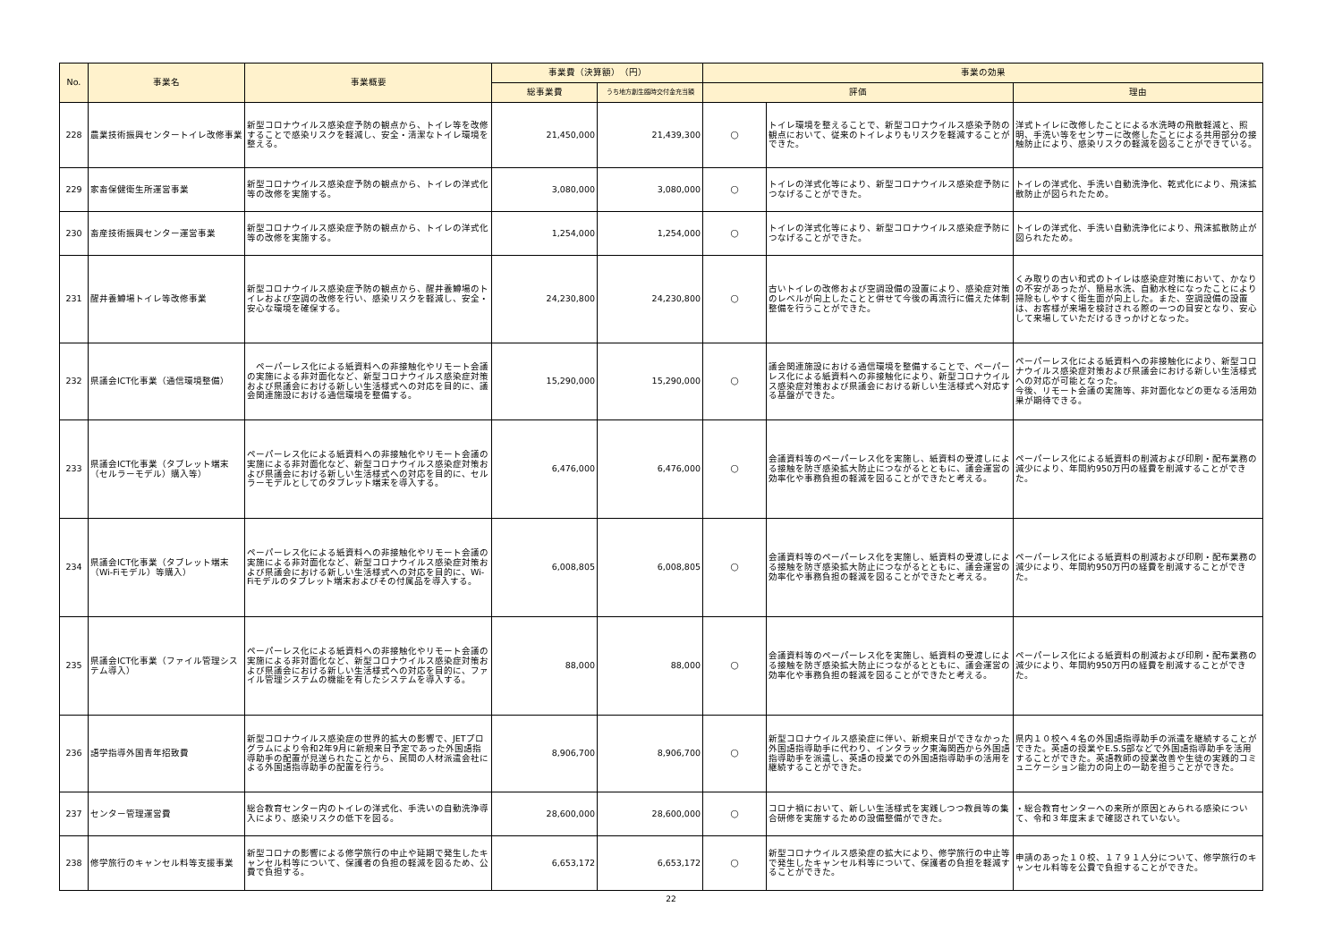| No. | 事業名 | 事業概要 | 事業費（決算額） （円） | | 事業の効果 | | |
| --- | --- | --- | --- | --- | --- | --- | --- |
| | | | 総事業費 | うち地方創生臨時交付金充当額 | 評価 | | 理由 |
| 228 | 農業技術振興センタートイレ改修事業 | 新型コロナウイルス感染症予防の観点から、トイレ等を改修することで感染リスクを軽減し、安全・清潔なトイレ環境を整える。 | 21,450,000 | 21,439,300 | ○ | トイレ環境を整えることで、新型コロナウイルス感染予防の観点において、従来のトイレよりもリスクを軽減することができた。 | 洋式トイレに改修したことによる水洗時の飛散軽減と、照明、手洗い等をセンサーに改修したことによる共用部分の接触防止により、感染リスクの軽減を図ることができている。 |
| 229 | 家畜保健衛生所運営事業 | 新型コロナウイルス感染症予防の観点から、トイレの洋式化等の改修を実施する。 | 3,080,000 | 3,080,000 | ○ | トイレの洋式化等により、新型コロナウイルス感染症予防につなげることができた。 | トイレの洋式化、手洗い自動洗浄化、乾式化により、飛沫拡散防止が図られたため。 |
| 230 | 畜産技術振興センター運営事業 | 新型コロナウイルス感染症予防の観点から、トイレの洋式化等の改修を実施する。 | 1,254,000 | 1,254,000 | ○ | トイレの洋式化等により、新型コロナウイルス感染症予防につなげることができた。 | トイレの洋式化、手洗い自動洗浄化により、飛沫拡散防止が図られたため。 |
| 231 | 醒井養鱒場トイレ等改修事業 | 新型コロナウイルス感染症予防の観点から、醒井養鱒場のトイレおよび空調の改修を行い、感染リスクを軽減し、安全・安心な環境を確保する。 | 24,230,800 | 24,230,800 | ○ | 古いトイレの改修および空調設備の設置により、感染症対策のレベルが向上したことと併せて今後の再流行に備えた体制整備を行うことができた。 | くみ取りの古い和式のトイレは感染症対策において、かなりの不安があったが、簡易水洗、自動水栓になったことにより掃除もしやすく衛生面が向上した。また、空調設備の設置は、お客様が来場を検討される際の一つの目安となり、安心して来場していただけるきっかけとなった。 |
| 232 | 県議会ICT化事業（通信環境整備） | ペーパーレス化による紙資料への非接触化やリモート会議の実施による非対面化など、新型コロナウイルス感染症対策および県議会における新しい生活様式への対応を目的に、議会関連施設における通信環境を整備する。 | 15,290,000 | 15,290,000 | ○ | 議会関連施設における通信環境を整備することで、ペーパーレス化による紙資料への非接触化により、新型コロナウイルス感染症対策および県議会における新しい生活様式へ対応する基盤ができた。 | ペーパーレス化による紙資料への非接触化により、新型コロナウイルス感染症対策および県議会における新しい生活様式への対応が可能となった。 今後、リモート会議の実施等、非対面化などの更なる活用効果が期待できる。 |
| 233 | 県議会ICT化事業（タブレット端末（セルラーモデル）購入等） | ペーパーレス化による紙資料への非接触化やリモート会議の実施による非対面化など、新型コロナウイルス感染症対策および県議会における新しい生活様式への対応を目的に、セルラーモデルとしてのタブレット端末を導入する。 | 6,476,000 | 6,476,000 | ○ | 会議資料等のペーパーレス化を実施し、紙資料の受渡しによる接触を防ぎ感染拡大防止につながるとともに、議会運営の効率化や事務負担の軽減を図ることができたと考える。 | ペーパーレス化による紙資料の削減および印刷・配布業務の減少により、年間約950万円の経費を削減することができた。 |
| 234 | 県議会ICT化事業（タブレット端末（Wi-Fiモデル）等購入） | ペーパーレス化による紙資料への非接触化やリモート会議の実施による非対面化など、新型コロナウイルス感染症対策および県議会における新しい生活様式への対応を目的に、Wi-Fiモデルのタブレット端末およびその付属品を導入する。 | 6,008,805 | 6,008,805 | ○ | 会議資料等のペーパーレス化を実施し、紙資料の受渡しによる接触を防ぎ感染拡大防止につながるとともに、議会運営の効率化や事務負担の軽減を図ることができたと考える。 | ペーパーレス化による紙資料の削減および印刷・配布業務の減少により、年間約950万円の経費を削減することができた。 |
| 235 | 県議会ICT化事業（ファイル管理システム導入） | ペーパーレス化による紙資料への非接触化やリモート会議の実施による非対面化など、新型コロナウイルス感染症対策および県議会における新しい生活様式への対応を目的に、ファイル管理システムの機能を有したシステムを導入する。 | 88,000 | 88,000 | ○ | 会議資料等のペーパーレス化を実施し、紙資料の受渡しによる接触を防ぎ感染拡大防止につながるとともに、議会運営の効率化や事務負担の軽減を図ることができたと考える。 | ペーパーレス化による紙資料の削減および印刷・配布業務の減少により、年間約950万円の経費を削減することができた。 |
| 236 | 語学指導外国青年招致費 | 新型コロナウイルス感染症の世界的拡大の影響で、JETプログラムにより令和2年9月に新規来日予定であった外国語指導助手の配置が見送られたことから、民間の人材派遣会社による外国語指導助手の配置を行う。 | 8,906,700 | 8,906,700 | ○ | 新型コロナウイルス感染症に伴い、新規来日ができなかった外国語指導助手に代わり、インタラック東海関西から外国語指導助手を派遣し、英語の授業での外国語指導助手の活用を継続することができた。 | 県内１０校へ４名の外国語指導助手の派遣を継続することができた。英語の授業やE.S.S部などで外国語指導助手を活用することができた。英語教師の授業改善や生徒の実践的コミュニケーション能力の向上の一助を担うことができた。 |
| 237 | センター管理運営費 | 総合教育センター内のトイレの洋式化、手洗いの自動洗浄導入により、感染リスクの低下を図る。 | 28,600,000 | 28,600,000 | ○ | コロナ禍において、新しい生活様式を実践しつつ教員等の集合研修を実施するための設備整備ができた。 | ・総合教育センターへの来所が原因とみられる感染について、令和３年度末まで確認されていない。 |
| 238 | 修学旅行のキャンセル料等支援事業 | 新型コロナの影響による修学旅行の中止や延期で発生したキャンセル料等について、保護者の負担の軽減を図るため、公費で負担する。 | 6,653,172 | 6,653,172 | ○ | 新型コロナウイルス感染症の拡大により、修学旅行の中止等で発生したキャンセル料等について、保護者の負担を軽減することができた。 | 申請のあった１０校、１７９１人分について、修学旅行のキャンセル料等を公費で負担することができた。 |
22